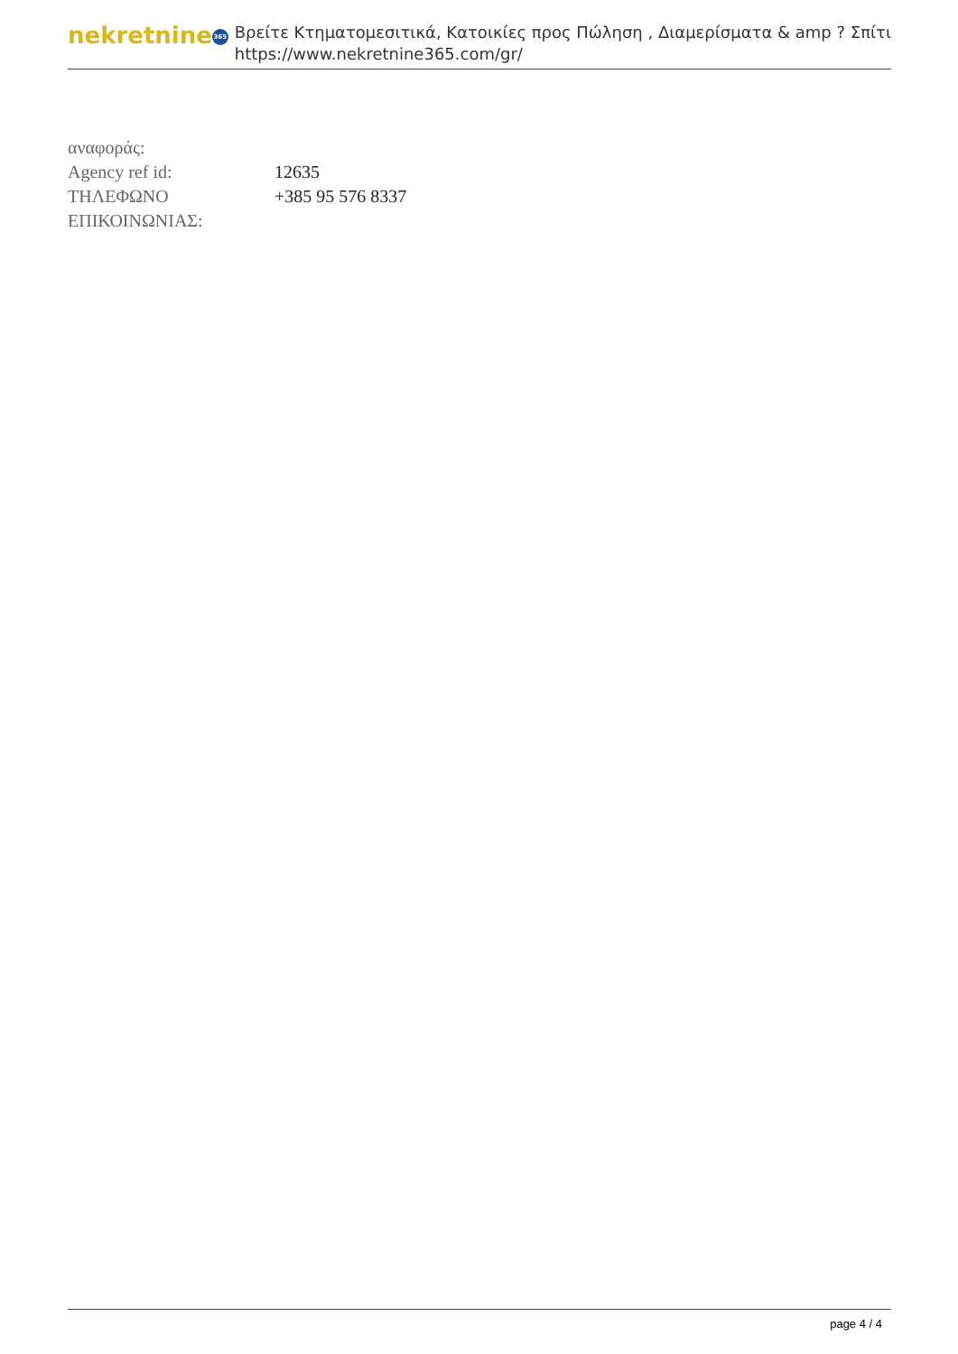nekretnine 365
Βρείτε Κτηματομεσιτικά, Κατοικίες προς Πώληση , Διαμερίσματα & amp ? Σπίτι
https://www.nekretnine365.com/gr/
| αναφοράς: | |
| Agency ref id: | 12635 |
| ΤΗΛΕΦΩΝΟ ΕΠΙΚΟΙΝΩΝΙΑΣ: | +385 95 576 8337 |
page 4 / 4